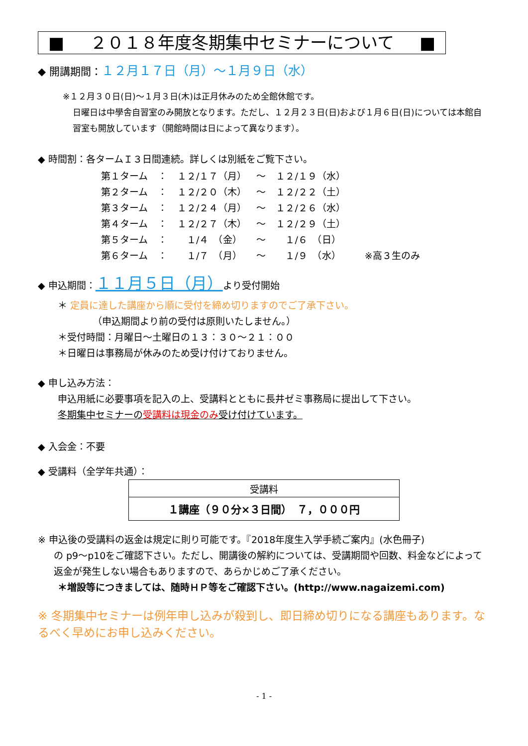■ ２０１８年度冬期集中セミナーについて ■
◆ 開講期間：１２月１７日（月）～１月９日（水）
※１２月３０日(日)～１月３日(木)は正月休みのため全館休館です。
日曜日は中學舎自習室のみ開放となります。ただし、１２月２３日(日)および１月６日(日)については本館自習室も開放しています（開館時間は日によって異なります）。
◆ 時間割：各タームＩ３日間連続。詳しくは別紙をご覧下さい。
| 第１ターム | ： | １２/１７（月） | ～ | １２/１９（水） | |
| 第２ターム | ： | １２/２０（木） | ～ | １２/２２（土） | |
| 第３ターム | ： | １２/２４（月） | ～ | １２/２６（水） | |
| 第４ターム | ： | １２/２７（木） | ～ | １２/２９（土） | |
| 第５ターム | ： | １/４ （金） | ～ | １/６ （日） | |
| 第６ターム | ： | １/７ （月） | ～ | １/９ （水） | ※高３生のみ |
◆ 申込期間：１１月５日（月）より受付開始
＊ 定員に達した講座から順に受付を締め切りますのでご了承下さい。
（申込期間より前の受付は原則いたしません。）
＊受付時間：月曜日～土曜日の１３：３０～２１：００
＊日曜日は事務局が休みのため受け付けておりません。
◆ 申し込み方法：
申込用紙に必要事項を記入の上、受講料とともに長井ゼミ事務局に提出して下さい。
冬期集中セミナーの受講料は現金のみ受け付けています。
◆ 入会金：不要
◆ 受講料（全学年共通）：
| 受講料 |
| --- |
| １講座（９０分×３日間） ７，０００円 |
※ 申込後の受講料の返金は規定に則り可能です。『2018年度生入学手続ご案内』(水色冊子)
の p9～p10をご確認下さい。ただし、開講後の解約については、受講期間や回数、料金などによって返金が発生しない場合もありますので、あらかじめご了承ください。
＊増設等につきましては、随時ＨＰ等をご確認下さい。(http://www.nagaizemi.com)
※ 冬期集中セミナーは例年申し込みが殺到し、即日締め切りになる講座もあります。なるべく早めにお申し込みください。
- 1 -